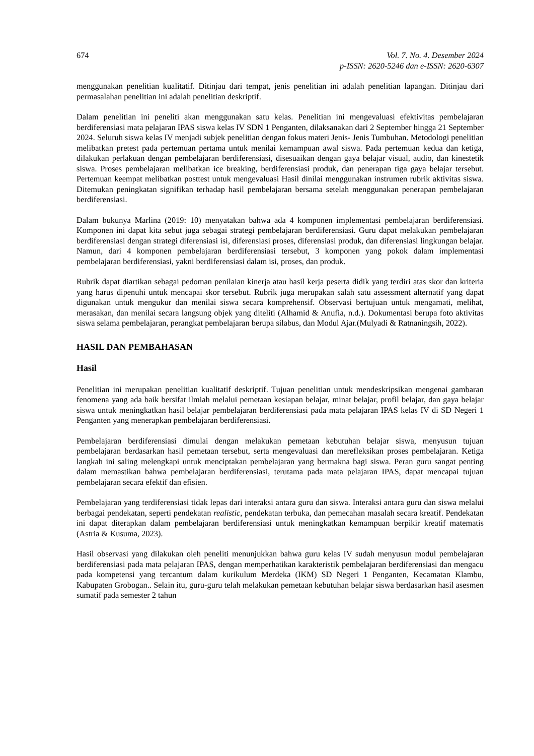674 Vol. 7. No. 4. Desember 2024
p-ISSN: 2620-5246 dan e-ISSN: 2620-6307
menggunakan penelitian kualitatif. Ditinjau dari tempat, jenis penelitian ini adalah penelitian lapangan. Ditinjau dari permasalahan penelitian ini adalah penelitian deskriptif.
Dalam penelitian ini peneliti akan menggunakan satu kelas. Penelitian ini mengevaluasi efektivitas pembelajaran berdiferensiasi mata pelajaran IPAS siswa kelas IV SDN 1 Penganten, dilaksanakan dari 2 September hingga 21 September 2024. Seluruh siswa kelas IV menjadi subjek penelitian dengan fokus materi Jenis- Jenis Tumbuhan. Metodologi penelitian melibatkan pretest pada pertemuan pertama untuk menilai kemampuan awal siswa. Pada pertemuan kedua dan ketiga, dilakukan perlakuan dengan pembelajaran berdiferensiasi, disesuaikan dengan gaya belajar visual, audio, dan kinestetik siswa. Proses pembelajaran melibatkan ice breaking, berdiferensiasi produk, dan penerapan tiga gaya belajar tersebut. Pertemuan keempat melibatkan posttest untuk mengevaluasi Hasil dinilai menggunakan instrumen rubrik aktivitas siswa. Ditemukan peningkatan signifikan terhadap hasil pembelajaran bersama setelah menggunakan penerapan pembelajaran berdiferensiasi.
Dalam bukunya Marlina (2019: 10) menyatakan bahwa ada 4 komponen implementasi pembelajaran berdiferensiasi. Komponen ini dapat kita sebut juga sebagai strategi pembelajaran berdiferensiasi. Guru dapat melakukan pembelajaran berdiferensiasi dengan strategi diferensiasi isi, diferensiasi proses, diferensiasi produk, dan diferensiasi lingkungan belajar. Namun, dari 4 komponen pembelajaran berdiferensiasi tersebut, 3 komponen yang pokok dalam implementasi pembelajaran berdiferensiasi, yakni berdiferensiasi dalam isi, proses, dan produk.
Rubrik dapat diartikan sebagai pedoman penilaian kinerja atau hasil kerja peserta didik yang terdiri atas skor dan kriteria yang harus dipenuhi untuk mencapai skor tersebut. Rubrik juga merupakan salah satu assessment alternatif yang dapat digunakan untuk mengukur dan menilai siswa secara komprehensif. Observasi bertujuan untuk mengamati, melihat, merasakan, dan menilai secara langsung objek yang diteliti (Alhamid & Anufia, n.d.). Dokumentasi berupa foto aktivitas siswa selama pembelajaran, perangkat pembelajaran berupa silabus, dan Modul Ajar.(Mulyadi & Ratnaningsih, 2022).
HASIL DAN PEMBAHASAN
Hasil
Penelitian ini merupakan penelitian kualitatif deskriptif. Tujuan penelitian untuk mendeskripsikan mengenai gambaran fenomena yang ada baik bersifat ilmiah melalui pemetaan kesiapan belajar, minat belajar, profil belajar, dan gaya belajar siswa untuk meningkatkan hasil belajar pembelajaran berdiferensiasi pada mata pelajaran IPAS kelas IV di SD Negeri 1 Penganten yang menerapkan pembelajaran berdiferensiasi.
Pembelajaran berdiferensiasi dimulai dengan melakukan pemetaan kebutuhan belajar siswa, menyusun tujuan pembelajaran berdasarkan hasil pemetaan tersebut, serta mengevaluasi dan merefleksikan proses pembelajaran. Ketiga langkah ini saling melengkapi untuk menciptakan pembelajaran yang bermakna bagi siswa. Peran guru sangat penting dalam memastikan bahwa pembelajaran berdiferensiasi, terutama pada mata pelajaran IPAS, dapat mencapai tujuan pembelajaran secara efektif dan efisien.
Pembelajaran yang terdiferensiasi tidak lepas dari interaksi antara guru dan siswa. Interaksi antara guru dan siswa melalui berbagai pendekatan, seperti pendekatan realistic, pendekatan terbuka, dan pemecahan masalah secara kreatif. Pendekatan ini dapat diterapkan dalam pembelajaran berdiferensiasi untuk meningkatkan kemampuan berpikir kreatif matematis (Astria & Kusuma, 2023).
Hasil observasi yang dilakukan oleh peneliti menunjukkan bahwa guru kelas IV sudah menyusun modul pembelajaran berdiferensiasi pada mata pelajaran IPAS, dengan memperhatikan karakteristik pembelajaran berdiferensiasi dan mengacu pada kompetensi yang tercantum dalam kurikulum Merdeka (IKM) SD Negeri 1 Penganten, Kecamatan Klambu, Kabupaten Grobogan.. Selain itu, guru-guru telah melakukan pemetaan kebutuhan belajar siswa berdasarkan hasil asesmen sumatif pada semester 2 tahun